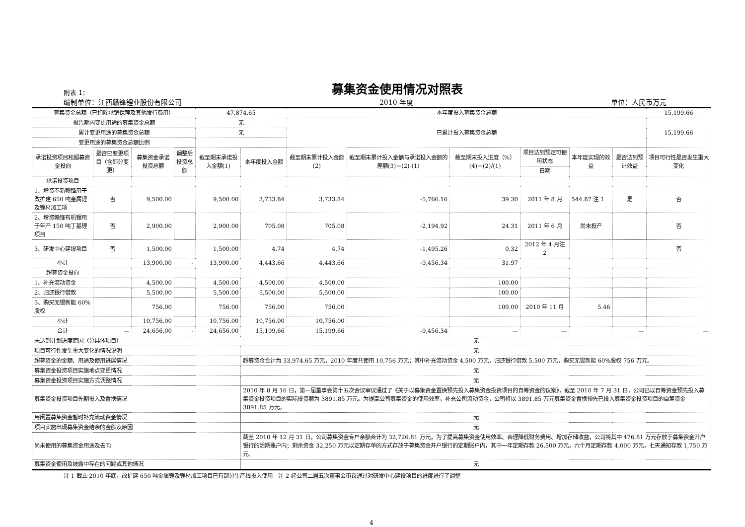附表 1：
募集资金使用情况对照表
编制单位：江西赣锋锂业股份有限公司 2010 年度 单位：人民币万元
| 募集资金总额（已扣除承销保荐及其他发行费用） | | | | 47,874.65 | | 本年度投入募集资金总额 | | | | | | 15,199.66 |
| 报告期内变更用途的募集资金总额 | | | | 无 | | 已累计投入募集资金总额 | | | | | | 15,199.66 |
| 累计变更用途的募集资金总额 | | | | 无 | | | | | | | | |
| 变更用途的募集资金总额比例 | | | | | | | | | | | | |
| 承诺投资项目和超募资金投向 | 是否已变更项目（含部分变更） | 募集资金承诺投资总额 | 调整后投资总额 | 截至期末承诺投入金额(1) | 本年度投入金额 | 截至期末累计投入金额(2) | 截至期末累计投入金额与承诺投入金额的差额(3)＝(2)-(1) | 截至期末投入进度（%）(4)＝(2)/(1) | 项目达到预定可使用状态 | 本年度实现的效益 | 是否达到预计效益 | 项目可行性是否发生重大变化 |
| | | | | | | | | | 日期 | | | |
| 承诺投资项目 | | | | | | | | | | | | |
| 1、增资奉新赣锋用于改扩建 650 吨金属锂及锂材加工项 | 否 | 9,500.00 | | 9,500.00 | 3,733.84 | 3,733.84 | -5,766.16 | 39.30 | 2011 年 8 月 | 544.87 注 1 | 是 | 否 |
| 2、增资赣锋有机锂用于年产 150 吨丁基锂项目 | 否 | 2,900.00 | | 2,900.00 | 705.08 | 705.08 | -2,194.92 | 24.31 | 2011 年 6 月 | 尚未投产 | | 否 |
| 3、研发中心建设项目 | 否 | 1,500.00 | | 1,500.00 | 4.74 | 4.74 | -1,495.26 | 0.32 | 2012 年 4 月注 2 | | | 否 |
| 小计 | | 13,900.00 | - | 13,900.00 | 4,443.66 | 4,443.66 | -9,456.34 | 31.97 | | | | |
| 超募资金投向 | | | | | | | | | | | | |
| 1、补充流动资金 | | 4,500.00 | | 4,500.00 | 4,500.00 | 4,500.00 | | 100.00 | | | | |
| 2、归还银行借款 | | 5,500.00 | | 5,500.00 | 5,500.00 | 5,500.00 | | 100.00 | | | | |
| 3、购买无锡新能 60%股权 | | 756.00 | | 756.00 | 756.00 | 756.00 | | 100.00 | 2010 年 11 月 | 5.46 | | |
| 小计 | | 10,756.00 | | 10,756.00 | 10,756.00 | 10,756.00 | | | | | | |
| 合计 | — | 24,656.00 | - | 24,656.00 | 15,199.66 | 15,199.66 | -9,456.34 | — | — | | — | — |
| 未达到计划进度原因（分具体项目） | | | | | 无 | | | | | | | |
| 项目可行性发生重大变化的情况说明 | | | | | 无 | | | | | | | |
| 超募资金的金额、用途及使用进展情况 | | | | | 超募资金合计为 33,974.65 万元，2010 年度共使用 10,756 万元；其中补充流动资金 4,500 万元，归还银行借款 5,500 万元，购买无锡新能 60%股权 756 万元。 | | | | | | | |
| 募集资金投资项目实施地点变更情况 | | | | | 无 | | | | | | | |
| 募集资金投资项目实施方式调整情况 | | | | | 无 | | | | | | | |
| 募集资金投资项目先期投入及置换情况 | | | | | 2010 年 8 月 16 日，第一届董事会第十五次会议审议通过了《关于以募集资金置换预先投入募集资金投资项目的自筹资金的议案》，截至 2010 年 7 月 31 日，公司已以自筹资金预先投入募集资金投资项目的实际投资额为 3891.85 万元。为提高公司募集资金的使用效率，补充公司流动资金，公司将以 3891.85 万元募集资金置换预先已投入募集资金投资项目的自筹资金 3891.85 万元。 | | | | | | | |
| 用闲置募集资金暂时补充流动资金情况 | | | | | 无 | | | | | | | |
| 项目实施出现募集资金结余的金额及原因 | | | | | 无 | | | | | | | |
| 尚未使用的募集资金用途及去向 | | | | | 截至 2010 年 12 月 31 日，公司募集资金专户余额合计为 32,726.81 万元，为了提高募集资金使用效率、合理降低财务费用、增加存储收益，公司将其中 476.81 万元存放于募集资金开户银行的活期账户内；剩余资金 32,250 万元以定期存单的方式存放于募集资金开户银行的定期账户内，其中一年定期存款 26,500 万元，六个月定期存款 4,000 万元，七天通知存款 1,750 万元。 | | | | | | | |
| 募集资金使用及披露中存在的问题或其他情况 | | | | | 无 | | | | | | | |
注 1 截止 2010 年底，改扩建 650 吨金属锂及锂材加工项目已有部分生产线投入使用　注 2 经公司二届五次董事会审议通过对研发中心建设项目的进度进行了调整
4